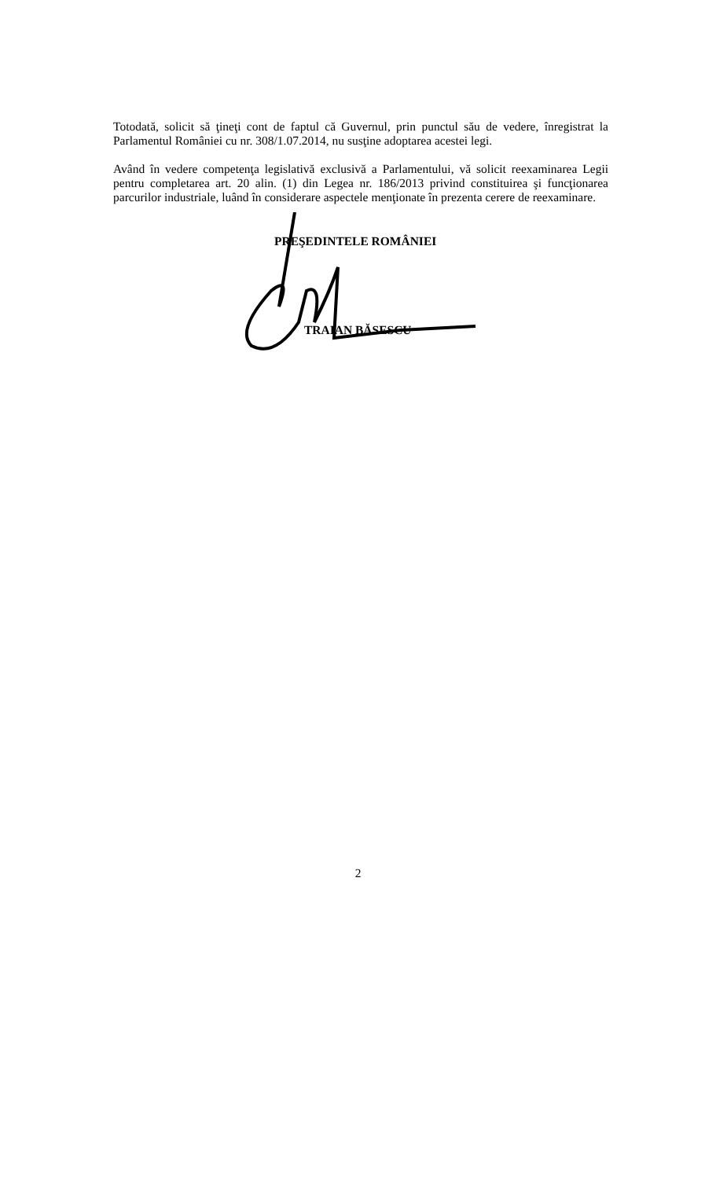Totodată, solicit să ţineţi cont de faptul că Guvernul, prin punctul său de vedere, înregistrat la Parlamentul României cu nr. 308/1.07.2014, nu susţine adoptarea acestei legi.
Având în vedere competenţa legislativă exclusivă a Parlamentului, vă solicit reexaminarea Legii pentru completarea art. 20 alin. (1) din Legea nr. 186/2013 privind constituirea şi funcţionarea parcurilor industriale, luând în considerare aspectele menţionate în prezenta cerere de reexaminare.
PREŞEDINTELE ROMÂNIEI
TRAIAN BĂSESCU
2